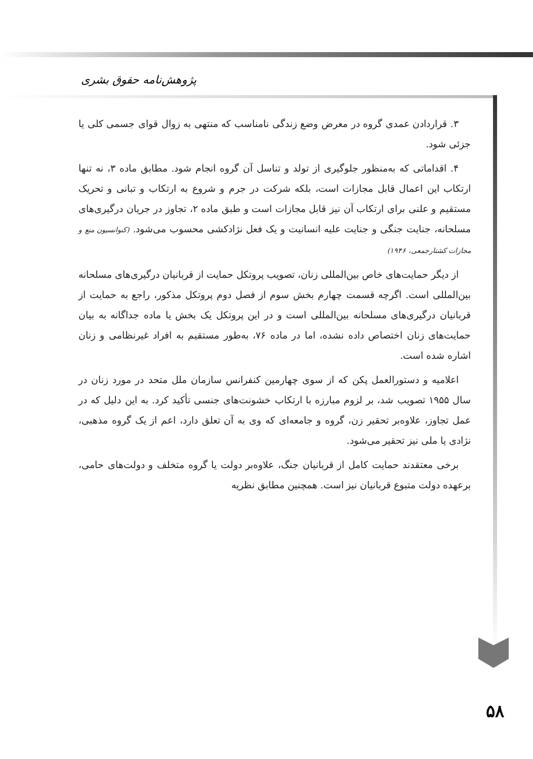پژوهش‌نامه حقوق بشری
۳. قراردادن عمدی گروه در معرض وضع زندگی نامناسب که منتهی به زوال قوای جسمی کلی یا جزئی شود.
۴. اقداماتی که به‌منظور جلوگیری از تولد و تناسل آن گروه انجام شود. مطابق ماده ۳، نه تنها ارتکاب این اعمال قابل مجازات است، بلکه شرکت در جرم و شروع به ارتکاب و تبانی و تحریک مستقیم و علنی برای ارتکاب آن نیز قابل مجازات است و طبق ماده ۲، تجاوز در جریان درگیری‌های مسلحانه، جنایت جنگی و جنایت علیه انسانیت و یک فعل نژادکشی محسوب می‌شود. (کنوانسیون منع و مجازات کشتارجمعی، ۱۹۴۶)
از دیگر حمایت‌های خاص بین‌المللی زنان، تصویب پروتکل حمایت از قربانیان درگیری‌های مسلحانه بین‌المللی است. اگرچه قسمت چهارم بخش سوم از فصل دوم پروتکل مذکور، راجع به حمایت از قربانیان درگیری‌های مسلحانه بین‌المللی است و در این پروتکل یک بخش یا ماده جداگانه به بیان حمایت‌های زنان اختصاص داده نشده، اما در ماده ۷۶، به‌طور مستقیم به افراد غیرنظامی و زنان اشاره شده است.
اعلامیه و دستورالعمل پکن که از سوی چهارمین کنفرانس سازمان ملل متحد در مورد زنان در سال ۱۹۵۵ تصویب شد، بر لزوم مبارزه با ارتکاب خشونت‌های جنسی تأکید کرد. به این دلیل که در عمل تجاوز، علاوه‌بر تحقیر زن، گروه و جامعه‌ای که وی به آن تعلق دارد، اعم از یک گروه مذهبی، نژادی یا ملی نیز تحقیر می‌شود.
برخی معتقدند حمایت کامل از قربانیان جنگ، علاوه‌بر دولت یا گروه متخلف و دولت‌های حامی، برعهده دولت متبوع قربانیان نیز است. همچنین مطابق نظریه
۵۸